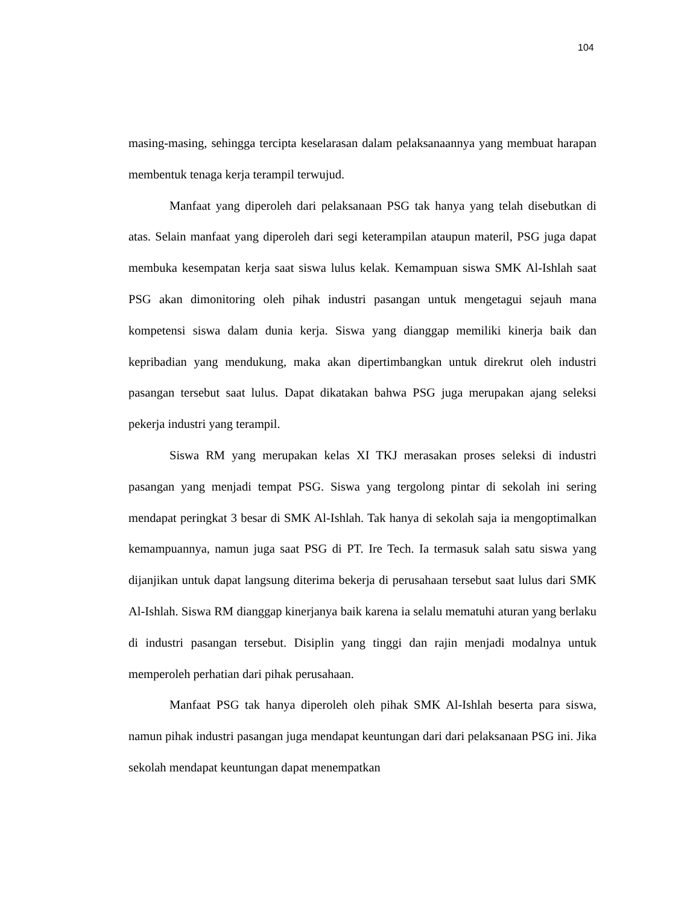104
masing-masing, sehingga tercipta keselarasan dalam pelaksanaannya yang membuat harapan membentuk tenaga kerja terampil terwujud.
Manfaat yang diperoleh dari pelaksanaan PSG tak hanya yang telah disebutkan di atas. Selain manfaat yang diperoleh dari segi keterampilan ataupun materil, PSG juga dapat membuka kesempatan kerja saat siswa lulus kelak. Kemampuan siswa SMK Al-Ishlah saat PSG akan dimonitoring oleh pihak industri pasangan untuk mengetagui sejauh mana kompetensi siswa dalam dunia kerja. Siswa yang dianggap memiliki kinerja baik dan kepribadian yang mendukung, maka akan dipertimbangkan untuk direkrut oleh industri pasangan tersebut saat lulus. Dapat dikatakan bahwa PSG juga merupakan ajang seleksi pekerja industri yang terampil.
Siswa RM yang merupakan kelas XI TKJ merasakan proses seleksi di industri pasangan yang menjadi tempat PSG. Siswa yang tergolong pintar di sekolah ini sering mendapat peringkat 3 besar di SMK Al-Ishlah. Tak hanya di sekolah saja ia mengoptimalkan kemampuannya, namun juga saat PSG di PT. Ire Tech. Ia termasuk salah satu siswa yang dijanjikan untuk dapat langsung diterima bekerja di perusahaan tersebut saat lulus dari SMK Al-Ishlah. Siswa RM dianggap kinerjanya baik karena ia selalu mematuhi aturan yang berlaku di industri pasangan tersebut. Disiplin yang tinggi dan rajin menjadi modalnya untuk memperoleh perhatian dari pihak perusahaan.
Manfaat PSG tak hanya diperoleh oleh pihak SMK Al-Ishlah beserta para siswa, namun pihak industri pasangan juga mendapat keuntungan dari dari pelaksanaan PSG ini. Jika sekolah mendapat keuntungan dapat menempatkan